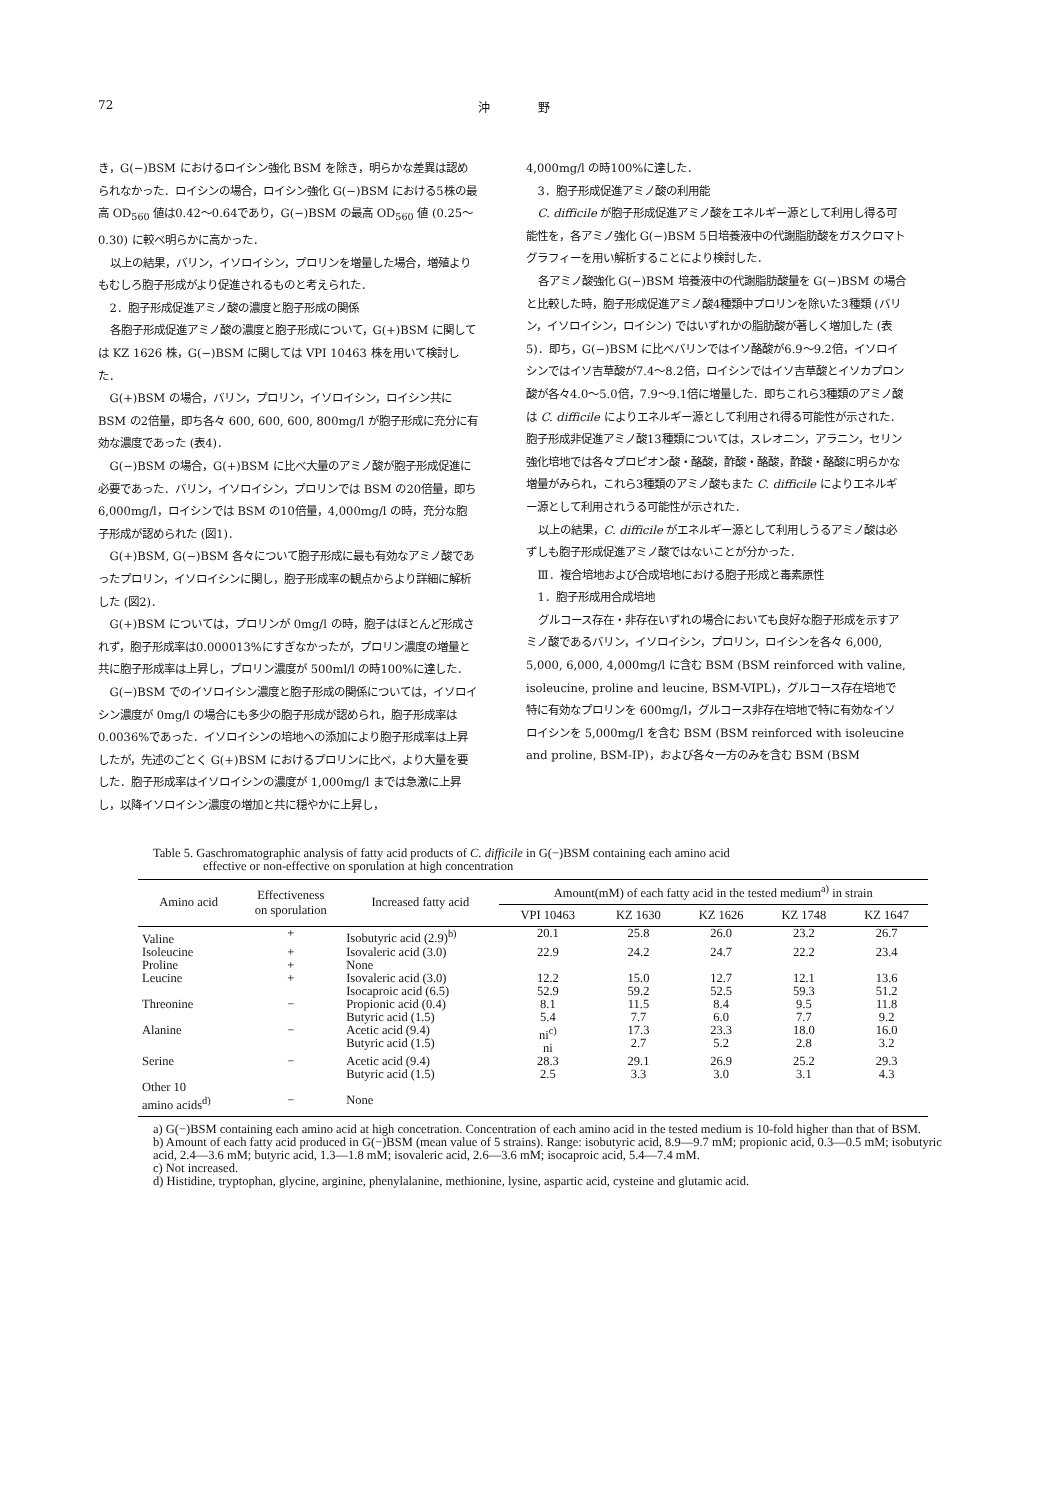72 沖　　　　野
き，G(−)BSM におけるロイシン強化 BSM を除き，明らかな差異は認められなかった．ロイシンの場合，ロイシン強化 G(−)BSM における5株の最高 OD<sub>560</sub> 値は0.42〜0.64であり，G(−)BSM の最高 OD<sub>560</sub> 値 (0.25〜0.30) に較べ明らかに高かった．
以上の結果，バリン，イソロイシン，プロリンを増量した場合，増殖よりもむしろ胞子形成がより促進されるものと考えられた．
2．胞子形成促進アミノ酸の濃度と胞子形成の関係
各胞子形成促進アミノ酸の濃度と胞子形成について，G(+)BSM に関しては KZ 1626 株，G(−)BSM に関しては VPI 10463 株を用いて検討した．
G(+)BSM の場合，バリン，プロリン，イソロイシン，ロイシン共に BSM の2倍量，即ち各々 600, 600, 600, 800mg/l が胞子形成に充分に有効な濃度であった (表4)．
G(−)BSM の場合，G(+)BSM に比べ大量のアミノ酸が胞子形成促進に必要であった．バリン，イソロイシン，プロリンでは BSM の20倍量，即ち 6,000mg/l，ロイシンでは BSM の10倍量，4,000mg/l の時，充分な胞子形成が認められた (図1)．
G(+)BSM, G(−)BSM 各々について胞子形成に最も有効なアミノ酸であったプロリン，イソロイシンに関し，胞子形成率の観点からより詳細に解析した (図2)．
G(+)BSM については，プロリンが 0mg/l の時，胞子はほとんど形成されず，胞子形成率は0.000013%にすぎなかったが，プロリン濃度の増量と共に胞子形成率は上昇し，プロリン濃度が 500ml/l の時100%に達した．
G(−)BSM でのイソロイシン濃度と胞子形成の関係については，イソロイシン濃度が 0mg/l の場合にも多少の胞子形成が認められ，胞子形成率は0.0036%であった．イソロイシンの培地への添加により胞子形成率は上昇したが，先述のごとく G(+)BSM におけるプロリンに比べ，より大量を要した．胞子形成率はイソロイシンの濃度が 1,000mg/l までは急激に上昇し，以降イソロイシン濃度の増加と共に穏やかに上昇し，
4,000mg/l の時100%に達した．
3．胞子形成促進アミノ酸の利用能
C. difficile が胞子形成促進アミノ酸をエネルギー源として利用し得る可能性を，各アミノ強化 G(−)BSM 5日培養液中の代謝脂肪酸をガスクロマトグラフィーを用い解析することにより検討した．
各アミノ酸強化 G(−)BSM 培養液中の代謝脂肪酸量を G(−)BSM の場合と比較した時，胞子形成促進アミノ酸4種類中プロリンを除いた3種類 (バリン，イソロイシン，ロイシン) ではいずれかの脂肪酸が著しく増加した (表5)．即ち，G(−)BSM に比べバリンではイソ酪酸が6.9〜9.2倍，イソロイシンではイソ吉草酸が7.4〜8.2倍，ロイシンではイソ吉草酸とイソカプロン酸が各々4.0〜5.0倍，7.9〜9.1倍に増量した．即ちこれら3種類のアミノ酸は C. difficile によりエネルギー源として利用され得る可能性が示された．胞子形成非促進アミノ酸13種類については，スレオニン，アラニン，セリン強化培地では各々プロピオン酸・酪酸，酢酸・酪酸，酢酸・酪酸に明らかな増量がみられ，これら3種類のアミノ酸もまた C. difficile によりエネルギー源として利用されうる可能性が示された．
以上の結果，C. difficile がエネルギー源として利用しうるアミノ酸は必ずしも胞子形成促進アミノ酸ではないことが分かった．
Ⅲ．複合培地および合成培地における胞子形成と毒素原性
1．胞子形成用合成培地
グルコース存在・非存在いずれの場合においても良好な胞子形成を示すアミノ酸であるバリン，イソロイシン，プロリン，ロイシンを各々 6,000, 5,000, 6,000, 4,000mg/l に含む BSM (BSM reinforced with valine, isoleucine, proline and leucine, BSM-VIPL)，グルコース存在培地で特に有効なプロリンを 600mg/l，グルコース非存在培地で特に有効なイソロイシンを 5,000mg/l を含む BSM (BSM reinforced with isoleucine and proline, BSM-IP)，および各々一方のみを含む BSM (BSM
Table 5. Gaschromatographic analysis of fatty acid products of C. difficile in G(−)BSM containing each amino acid
effective or non-effective on sporulation at high concentration
| Amino acid | Effectiveness on sporulation | Increased fatty acid | Amount(mM) of each fatty acid in the tested medium<sup>a)</sup> in strain | | | | |
| --- | --- | --- | --- | --- | --- | --- | --- |
| | | | VPI 10463 | KZ 1630 | KZ 1626 | KZ 1748 | KZ 1647 |
| Valine | + | Isobutyric acid (2.9)<sup>b)</sup> | 20.1 | 25.8 | 26.0 | 23.2 | 26.7 |
| Isoleucine | + | Isovaleric acid (3.0) | 22.9 | 24.2 | 24.7 | 22.2 | 23.4 |
| Proline | + | None | | | | | |
| Leucine | + | Isovaleric acid (3.0) Isocaproic acid (6.5) | 12.2 52.9 | 15.0 59.2 | 12.7 52.5 | 12.1 59.3 | 13.6 51.2 |
| Threonine | − | Propionic acid (0.4) Butyric acid (1.5) | 8.1 5.4 | 11.5 7.7 | 8.4 6.0 | 9.5 7.7 | 11.8 9.2 |
| Alanine | − | Acetic acid (9.4) Butyric acid (1.5) | ni<sup>c)</sup> ni | 17.3 2.7 | 23.3 5.2 | 18.0 2.8 | 16.0 3.2 |
| Serine | − | Acetic acid (9.4) Butyric acid (1.5) | 28.3 2.5 | 29.1 3.3 | 26.9 3.0 | 25.2 3.1 | 29.3 4.3 |
| Other 10 amino acids<sup>d)</sup> | − | None | | | | | |
a) G(−)BSM containing each amino acid at high concetration. Concentration of each amino acid in the tested medium is 10-fold higher than that of BSM.
b) Amount of each fatty acid produced in G(−)BSM (mean value of 5 strains). Range: isobutyric acid, 8.9—9.7 mM; propionic acid, 0.3—0.5 mM; isobutyric acid, 2.4—3.6 mM; butyric acid, 1.3—1.8 mM; isovaleric acid, 2.6—3.6 mM; isocaproic acid, 5.4—7.4 mM.
c) Not increased.
d) Histidine, tryptophan, glycine, arginine, phenylalanine, methionine, lysine, aspartic acid, cysteine and glutamic acid.